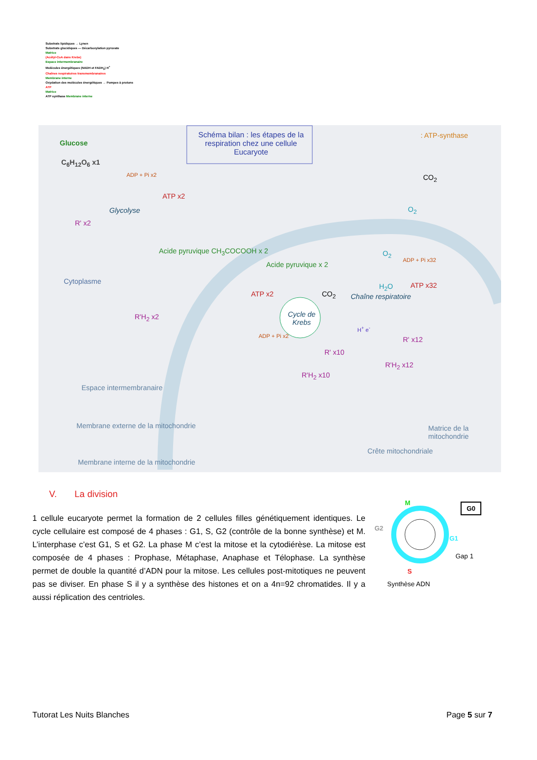Substrats lipidiques → Lynen
Substrats glucidiques — Décarboxylation pyruvate
Matrice
(Acétyl-CoA dans Krebs)
Espace intermembranaire
Molécules énergétiques (NADH et FADH<sub>2</sub>) H<sup>+</sup>
Chaînes respiratoires transmembranaires
Membrane interne
Oxydation des molécules énergétiques → Pompes à protons
ATP
Matrice
ATP synthase Membrane interne
Schéma bilan : les étapes de la respiration chez une cellule Eucaryote
: ATP-synthase
Glucose
C<sub>6</sub>H<sub>12</sub>O<sub>6</sub> x1
ADP + Pi x2
ATP x2
Glycolyse
R' x2
Acide pyruvique CH<sub>3</sub>COCOOH x 2
Cytoplasme
R'H<sub>2</sub> x2
Acide pyruvique x 2
ATP x2
Cycle de Krebs
CO<sub>2</sub>
ADP + Pi x2
R' x10
R'H<sub>2</sub> x10
CO<sub>2</sub>
O<sub>2</sub>
O<sub>2</sub>
ADP + Pi x32
H<sub>2</sub>O ATP x32
Chaîne respiratoire
H<sup>+</sup> e<sup>-</sup>
R' x12
R'H<sub>2</sub> x12
Espace intermembranaire
Membrane externe de la mitochondrie
Membrane interne de la mitochondrie
Matrice de la mitochondrie
Crête mitochondriale
V. La division
1 cellule eucaryote permet la formation de 2 cellules filles génétiquement identiques. Le cycle cellulaire est composé de 4 phases : G1, S, G2 (contrôle de la bonne synthèse) et M. L’interphase c’est G1, S et G2. La phase M c’est la mitose et la cytodiérèse. La mitose est composée de 4 phases : Prophase, Métaphase, Anaphase et Télophase. La synthèse permet de double la quantité d’ADN pour la mitose. Les cellules post-mitotiques ne peuvent pas se diviser. En phase S il y a synthèse des histones et on a 4n=92 chromatides. Il y a aussi réplication des centrioles.
M G0
G2
G1
Gap 1
S
Synthèse ADN
Tutorat Les Nuits Blanches Page 5 sur 7